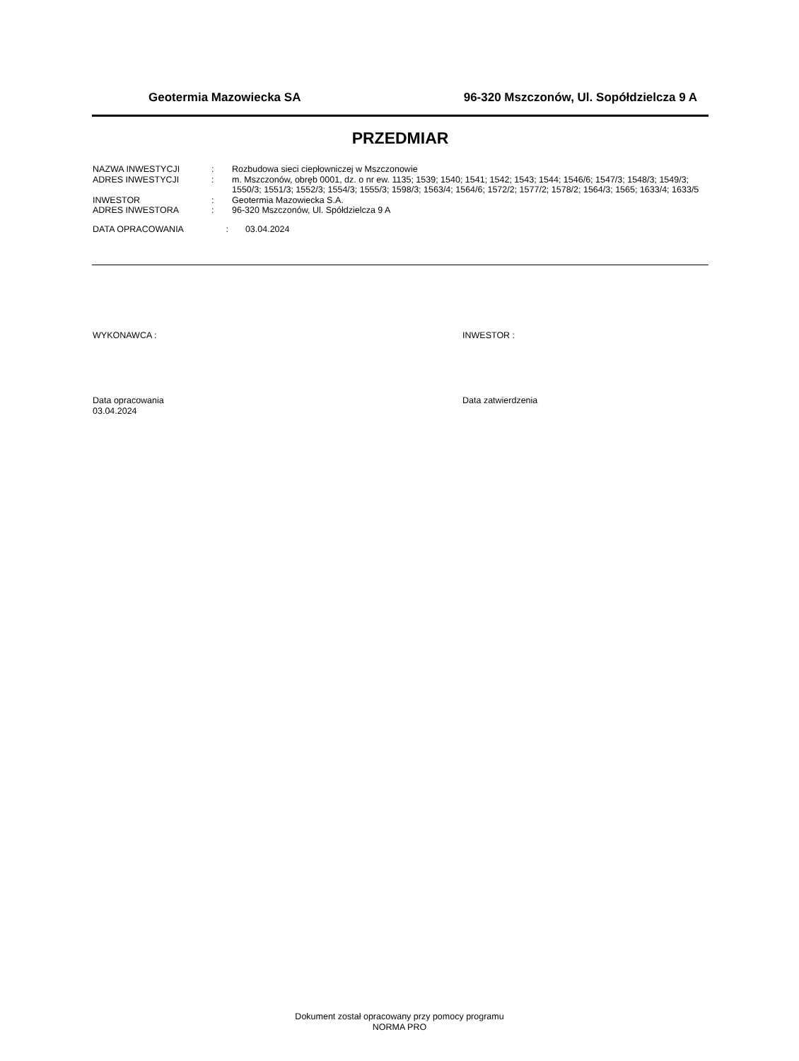Geotermia Mazowiecka SA 96-320 Mszczonów, Ul. Sopółdzielcza 9 A
PRZEDMIAR
| NAZWA INWESTYCJI | : | Rozbudowa sieci ciepłowniczej w Mszczonowie |
| ADRES INWESTYCJI | : | m. Mszczonów, obręb 0001, dz. o nr ew. 1135; 1539; 1540; 1541; 1542; 1543; 1544; 1546/6; 1547/3; 1548/3; 1549/3; 1550/3; 1551/3; 1552/3; 1554/3; 1555/3; 1598/3; 1563/4; 1564/6; 1572/2; 1577/2; 1578/2; 1564/3; 1565; 1633/4; 1633/5 |
| INWESTOR | : | Geotermia Mazowiecka S.A. |
| ADRES INWESTORA | : | 96-320 Mszczonów, Ul. Spółdzielcza 9 A |
| DATA OPRACOWANIA : 03.04.2024 | | |
WYKONAWCA : INWESTOR :
Data opracowania
03.04.2024
Data zatwierdzenia
Dokument został opracowany przy pomocy programu
NORMA PRO